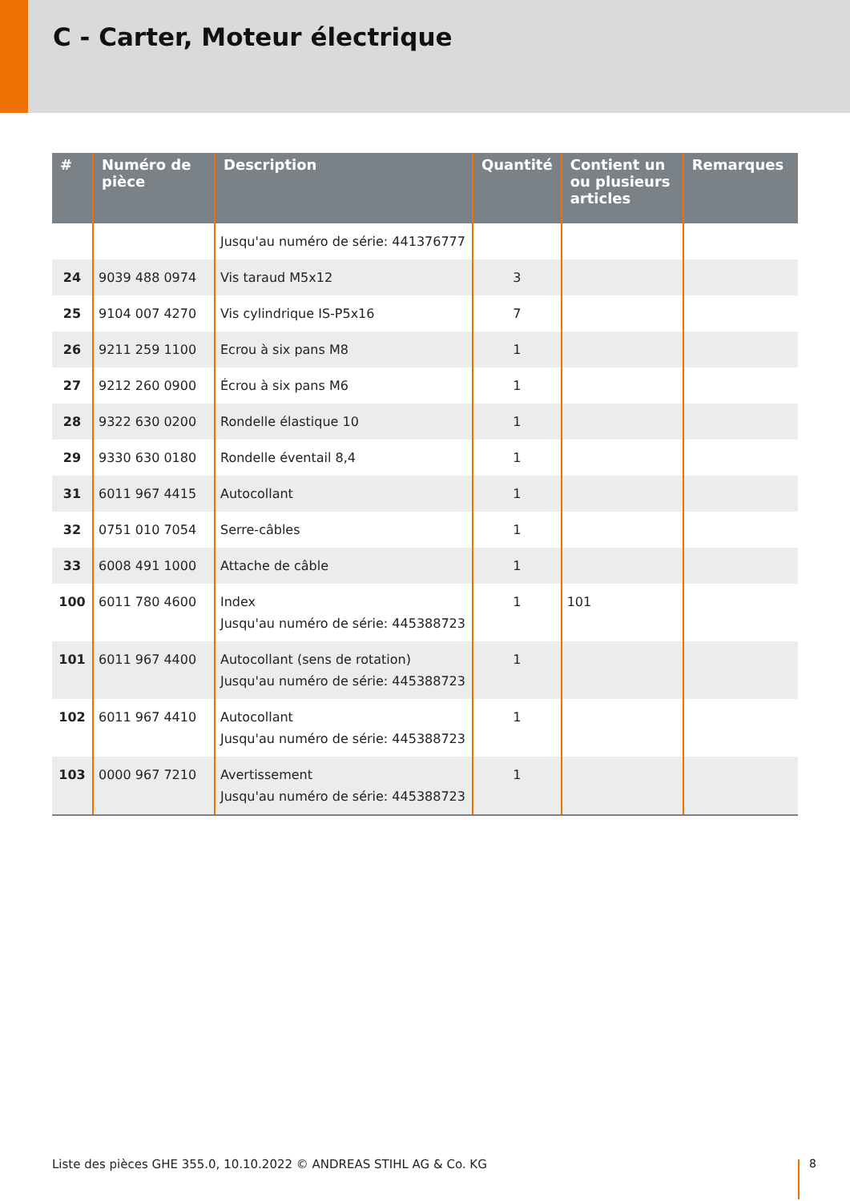C - Carter, Moteur électrique
| # | Numéro de pièce | Description | Quantité | Contient un ou plusieurs articles | Remarques |
| --- | --- | --- | --- | --- | --- |
| | | Jusqu'au numéro de série: 441376777 | | | |
| 24 | 9039 488 0974 | Vis taraud M5x12 | 3 | | |
| 25 | 9104 007 4270 | Vis cylindrique IS-P5x16 | 7 | | |
| 26 | 9211 259 1100 | Ecrou à six pans M8 | 1 | | |
| 27 | 9212 260 0900 | Écrou à six pans M6 | 1 | | |
| 28 | 9322 630 0200 | Rondelle élastique 10 | 1 | | |
| 29 | 9330 630 0180 | Rondelle éventail 8,4 | 1 | | |
| 31 | 6011 967 4415 | Autocollant | 1 | | |
| 32 | 0751 010 7054 | Serre-câbles | 1 | | |
| 33 | 6008 491 1000 | Attache de câble | 1 | | |
| 100 | 6011 780 4600 | Index Jusqu'au numéro de série: 445388723 | 1 | 101 | |
| 101 | 6011 967 4400 | Autocollant (sens de rotation) Jusqu'au numéro de série: 445388723 | 1 | | |
| 102 | 6011 967 4410 | Autocollant Jusqu'au numéro de série: 445388723 | 1 | | |
| 103 | 0000 967 7210 | Avertissement Jusqu'au numéro de série: 445388723 | 1 | | |
Liste des pièces GHE 355.0, 10.10.2022 © ANDREAS STIHL AG & Co. KG
8